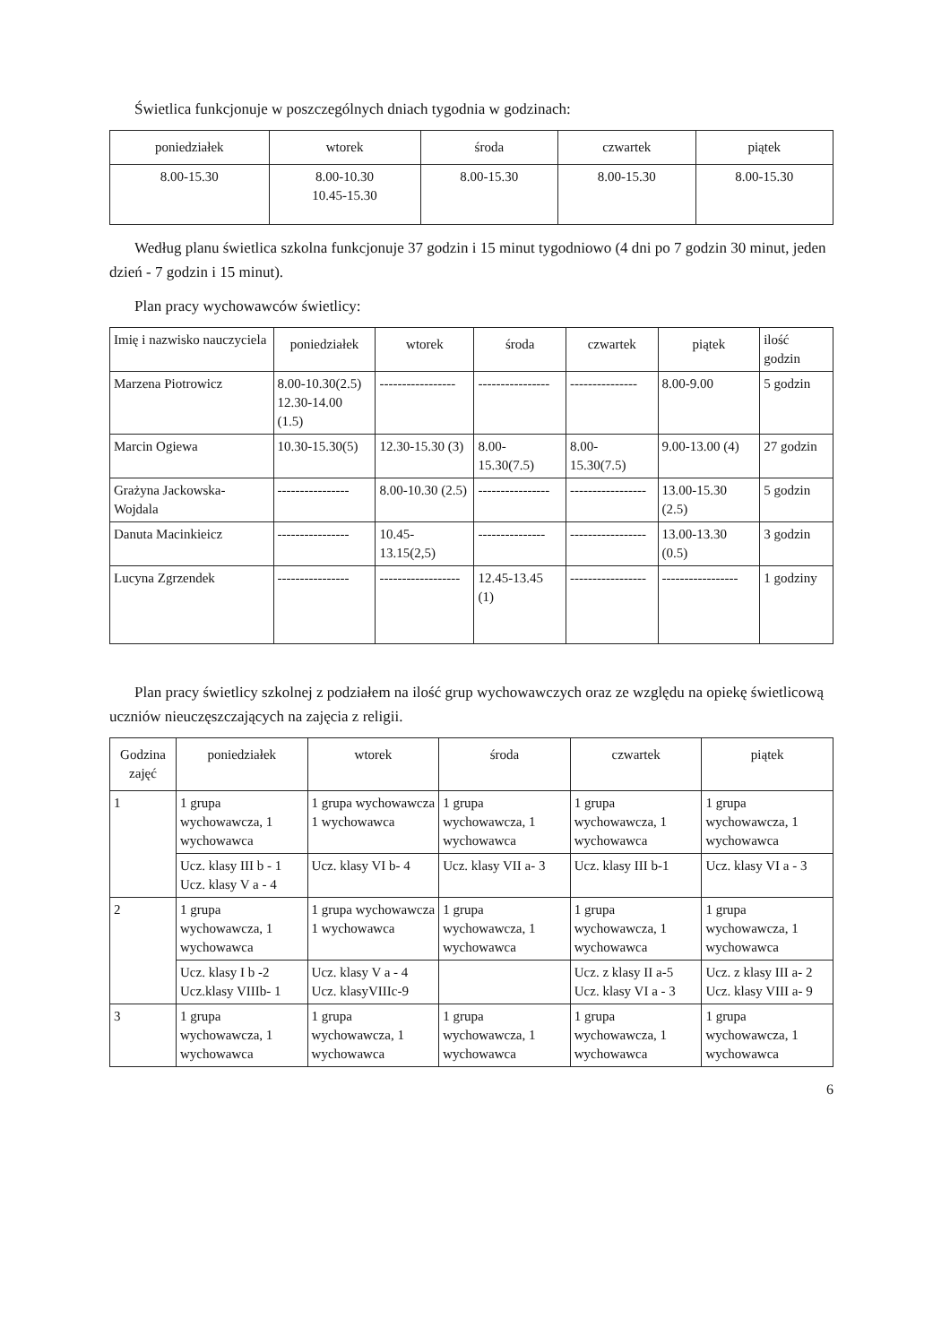Świetlica funkcjonuje w poszczególnych dniach tygodnia w godzinach:
| poniedziałek | wtorek | środa | czwartek | piątek |
| --- | --- | --- | --- | --- |
| 8.00-15.30 | 8.00-10.30 10.45-15.30 | 8.00-15.30 | 8.00-15.30 | 8.00-15.30 |
Według planu świetlica szkolna funkcjonuje 37 godzin i 15 minut tygodniowo (4 dni po 7 godzin 30 minut, jeden dzień - 7 godzin i 15 minut).
Plan pracy wychowawców świetlicy:
| Imię i nazwisko nauczyciela | poniedziałek | wtorek | środa | czwartek | piątek | ilość godzin |
| Marzena Piotrowicz | 8.00-10.30(2.5) 12.30-14.00 (1.5) | ----------------- | ---------------- | --------------- | 8.00-9.00 | 5 godzin |
| Marcin Ogiewa | 10.30-15.30(5) | 12.30-15.30 (3) | 8.00-15.30(7.5) | 8.00-15.30(7.5) | 9.00-13.00 (4) | 27 godzin |
| Grażyna Jackowska-Wojdala | ---------------- | 8.00-10.30 (2.5) | ---------------- | ----------------- | 13.00-15.30 (2.5) | 5 godzin |
| Danuta Macinkieicz | ---------------- | 10.45-13.15(2,5) | --------------- | ----------------- | 13.00-13.30 (0.5) | 3 godzin |
| Lucyna Zgrzendek | ---------------- | ------------------ | 12.45-13.45 (1) | ----------------- | ----------------- | 1 godziny |
Plan pracy świetlicy szkolnej z podziałem na ilość grup wychowawczych oraz ze względu na opiekę świetlicową uczniów nieuczęszczających na zajęcia z religii.
| Godzina zajęć | poniedziałek | wtorek | środa | czwartek | piątek |
| --- | --- | --- | --- | --- | --- |
| 1 | 1 grupa wychowawcza, 1 wychowawca | 1 grupa wychowawcza 1 wychowawca | 1 grupa wychowawcza, 1 wychowawca | 1 grupa wychowawcza, 1 wychowawca | 1 grupa wychowawcza, 1 wychowawca |
| | Ucz. klasy III b - 1 Ucz. klasy V a - 4 | Ucz. klasy VI b- 4 | Ucz. klasy VII a- 3 | Ucz. klasy III b-1 | Ucz. klasy VI a - 3 |
| 2 | 1 grupa wychowawcza, 1 wychowawca | 1 grupa wychowawcza 1 wychowawca | 1 grupa wychowawcza, 1 wychowawca | 1 grupa wychowawcza, 1 wychowawca | 1 grupa wychowawcza, 1 wychowawca |
| | Ucz. klasy I b -2 Ucz.klasy VIIIb- 1 | Ucz. klasy V a - 4 Ucz. klasyVIIIc-9 | | Ucz. z klasy II a-5 Ucz. klasy VI a - 3 | Ucz. z klasy III a- 2 Ucz. klasy VIII a- 9 |
| 3 | 1 grupa wychowawcza, 1 wychowawca | 1 grupa wychowawcza, 1 wychowawca | 1 grupa wychowawcza, 1 wychowawca | 1 grupa wychowawcza, 1 wychowawca | 1 grupa wychowawcza, 1 wychowawca |
6